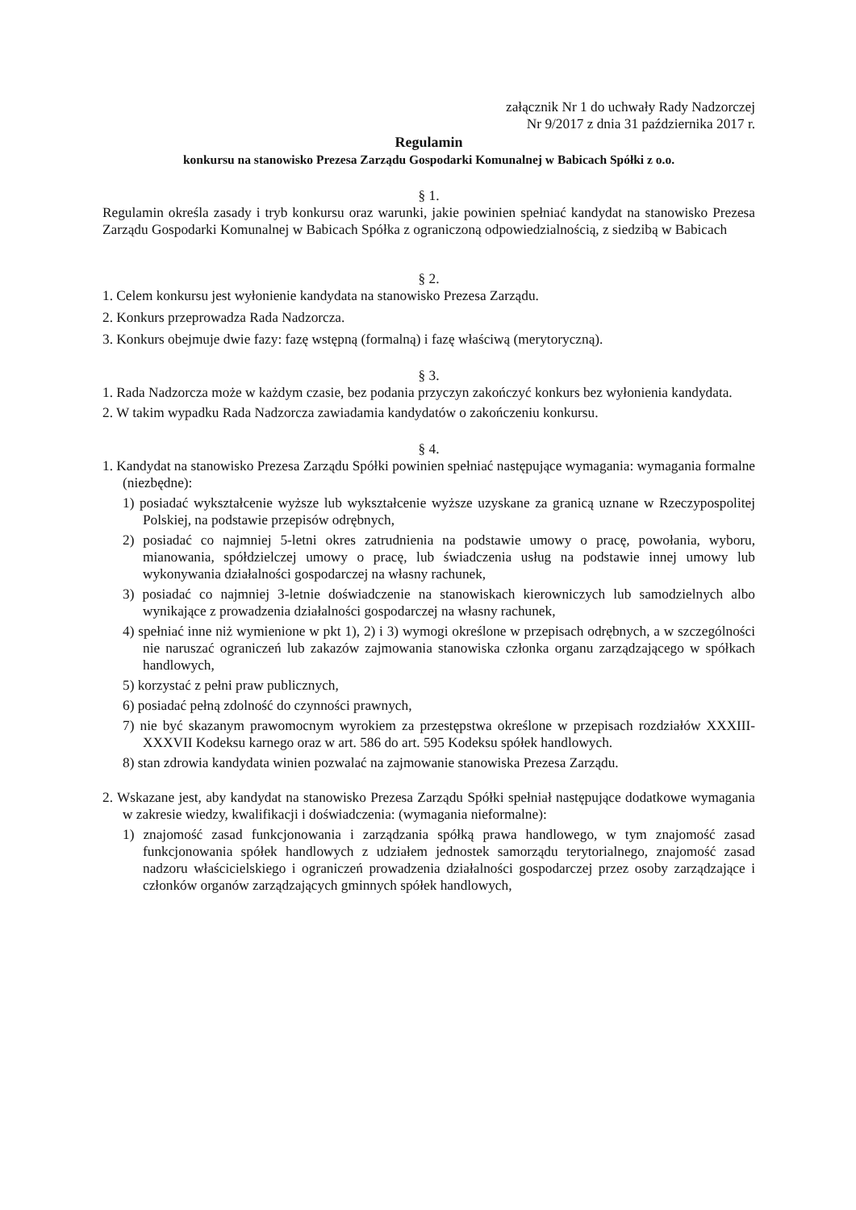załącznik Nr 1 do uchwały Rady Nadzorczej
Nr 9/2017 z dnia 31 października 2017 r.
Regulamin
konkursu na stanowisko Prezesa Zarządu Gospodarki Komunalnej w Babicach Spółki z o.o.
§ 1.
Regulamin określa zasady i tryb konkursu oraz warunki, jakie powinien spełniać kandydat na stanowisko Prezesa Zarządu Gospodarki Komunalnej w Babicach Spółka z ograniczoną odpowiedzialnością, z siedzibą w Babicach
§ 2.
1. Celem konkursu jest wyłonienie kandydata na stanowisko Prezesa Zarządu.
2. Konkurs przeprowadza Rada Nadzorcza.
3. Konkurs obejmuje dwie fazy: fazę wstępną (formalną) i fazę właściwą (merytoryczną).
§ 3.
1. Rada Nadzorcza może w każdym czasie, bez podania przyczyn zakończyć konkurs bez wyłonienia kandydata.
2. W takim wypadku Rada Nadzorcza zawiadamia kandydatów o zakończeniu konkursu.
§ 4.
1. Kandydat na stanowisko Prezesa Zarządu Spółki powinien spełniać następujące wymagania: wymagania formalne (niezbędne):
1) posiadać wykształcenie wyższe lub wykształcenie wyższe uzyskane za granicą uznane w Rzeczypospolitej Polskiej, na podstawie przepisów odrębnych,
2) posiadać co najmniej 5-letni okres zatrudnienia na podstawie umowy o pracę, powołania, wyboru, mianowania, spółdzielczej umowy o pracę, lub świadczenia usług na podstawie innej umowy lub wykonywania działalności gospodarczej na własny rachunek,
3) posiadać co najmniej 3-letnie doświadczenie na stanowiskach kierowniczych lub samodzielnych albo wynikające z prowadzenia działalności gospodarczej na własny rachunek,
4) spełniać inne niż wymienione w pkt 1), 2) i 3) wymogi określone w przepisach odrębnych, a w szczególności nie naruszać ograniczeń lub zakazów zajmowania stanowiska członka organu zarządzającego w spółkach handlowych,
5) korzystać z pełni praw publicznych,
6) posiadać pełną zdolność do czynności prawnych,
7) nie być skazanym prawomocnym wyrokiem za przestępstwa określone w przepisach rozdziałów XXXIII-XXXVII Kodeksu karnego oraz w art. 586 do art. 595 Kodeksu spółek handlowych.
8) stan zdrowia kandydata winien pozwalać na zajmowanie stanowiska Prezesa Zarządu.
2. Wskazane jest, aby kandydat na stanowisko Prezesa Zarządu Spółki spełniał następujące dodatkowe wymagania w zakresie wiedzy, kwalifikacji i doświadczenia: (wymagania nieformalne):
1) znajomość zasad funkcjonowania i zarządzania spółką prawa handlowego, w tym znajomość zasad funkcjonowania spółek handlowych z udziałem jednostek samorządu terytorialnego, znajomość zasad nadzoru właścicielskiego i ograniczeń prowadzenia działalności gospodarczej przez osoby zarządzające i członków organów zarządzających gminnych spółek handlowych,